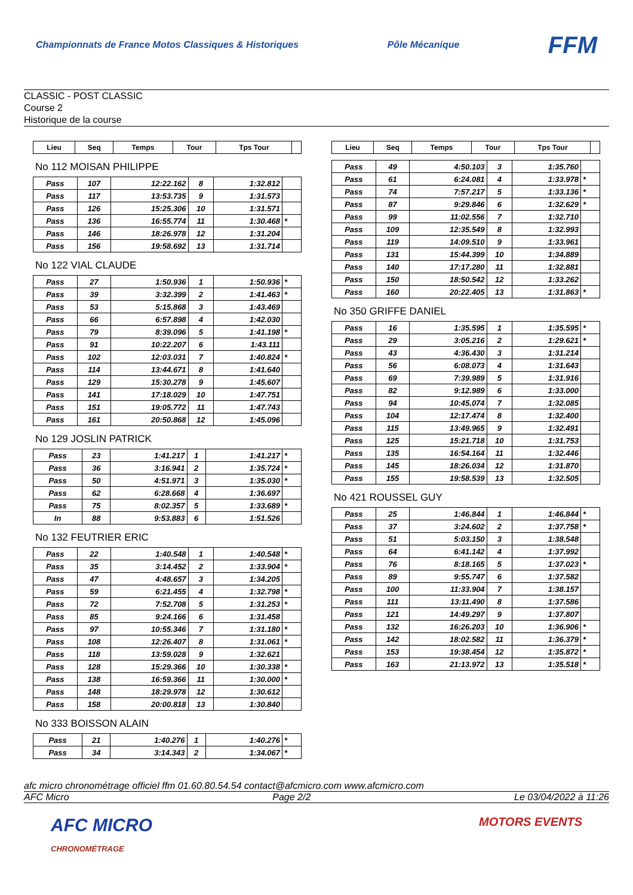Championnats de France Motos Classiques & Historiques Pôle Mécanique FFM
CLASSIC - POST CLASSIC
Course 2
Historique de la course
| Lieu | Seq | Temps | Tour | Tps Tour | |
| --- | --- | --- | --- | --- | --- |
No 112 MOISAN PHILIPPE
| Pass | 107 | 12:22.162 | 8 | 1:32.812 | |
| Pass | 117 | 13:53.735 | 9 | 1:31.573 | |
| Pass | 126 | 15:25.306 | 10 | 1:31.571 | |
| Pass | 136 | 16:55.774 | 11 | 1:30.468 | * |
| Pass | 146 | 18:26.978 | 12 | 1:31.204 | |
| Pass | 156 | 19:58.692 | 13 | 1:31.714 | |
No 122 VIAL CLAUDE
| Pass | 27 | 1:50.936 | 1 | 1:50.936 | * |
| Pass | 39 | 3:32.399 | 2 | 1:41.463 | * |
| Pass | 53 | 5:15.868 | 3 | 1:43.469 | |
| Pass | 66 | 6:57.898 | 4 | 1:42.030 | |
| Pass | 79 | 8:39.096 | 5 | 1:41.198 | * |
| Pass | 91 | 10:22.207 | 6 | 1:43.111 | |
| Pass | 102 | 12:03.031 | 7 | 1:40.824 | * |
| Pass | 114 | 13:44.671 | 8 | 1:41.640 | |
| Pass | 129 | 15:30.278 | 9 | 1:45.607 | |
| Pass | 141 | 17:18.029 | 10 | 1:47.751 | |
| Pass | 151 | 19:05.772 | 11 | 1:47.743 | |
| Pass | 161 | 20:50.868 | 12 | 1:45.096 | |
No 129 JOSLIN PATRICK
| Pass | 23 | 1:41.217 | 1 | 1:41.217 | * |
| Pass | 36 | 3:16.941 | 2 | 1:35.724 | * |
| Pass | 50 | 4:51.971 | 3 | 1:35.030 | * |
| Pass | 62 | 6:28.668 | 4 | 1:36.697 | |
| Pass | 75 | 8:02.357 | 5 | 1:33.689 | * |
| In | 88 | 9:53.883 | 6 | 1:51.526 | |
No 132 FEUTRIER ERIC
| Pass | 22 | 1:40.548 | 1 | 1:40.548 | * |
| Pass | 35 | 3:14.452 | 2 | 1:33.904 | * |
| Pass | 47 | 4:48.657 | 3 | 1:34.205 | |
| Pass | 59 | 6:21.455 | 4 | 1:32.798 | * |
| Pass | 72 | 7:52.708 | 5 | 1:31.253 | * |
| Pass | 85 | 9:24.166 | 6 | 1:31.458 | |
| Pass | 97 | 10:55.346 | 7 | 1:31.180 | * |
| Pass | 108 | 12:26.407 | 8 | 1:31.061 | * |
| Pass | 118 | 13:59.028 | 9 | 1:32.621 | |
| Pass | 128 | 15:29.366 | 10 | 1:30.338 | * |
| Pass | 138 | 16:59.366 | 11 | 1:30.000 | * |
| Pass | 148 | 18:29.978 | 12 | 1:30.612 | |
| Pass | 158 | 20:00.818 | 13 | 1:30.840 | |
No 333 BOISSON ALAIN
| Pass | 21 | 1:40.276 | 1 | 1:40.276 | * |
| Pass | 34 | 3:14.343 | 2 | 1:34.067 | * |
| Lieu | Seq | Temps | Tour | Tps Tour | |
| --- | --- | --- | --- | --- | --- |
| Pass | 49 | 4:50.103 | 3 | 1:35.760 | |
| Pass | 61 | 6:24.081 | 4 | 1:33.978 | * |
| Pass | 74 | 7:57.217 | 5 | 1:33.136 | * |
| Pass | 87 | 9:29.846 | 6 | 1:32.629 | * |
| Pass | 99 | 11:02.556 | 7 | 1:32.710 | |
| Pass | 109 | 12:35.549 | 8 | 1:32.993 | |
| Pass | 119 | 14:09.510 | 9 | 1:33.961 | |
| Pass | 131 | 15:44.399 | 10 | 1:34.889 | |
| Pass | 140 | 17:17.280 | 11 | 1:32.881 | |
| Pass | 150 | 18:50.542 | 12 | 1:33.262 | |
| Pass | 160 | 20:22.405 | 13 | 1:31.863 | * |
No 350 GRIFFE DANIEL
| Pass | 16 | 1:35.595 | 1 | 1:35.595 | * |
| Pass | 29 | 3:05.216 | 2 | 1:29.621 | * |
| Pass | 43 | 4:36.430 | 3 | 1:31.214 | |
| Pass | 56 | 6:08.073 | 4 | 1:31.643 | |
| Pass | 69 | 7:39.989 | 5 | 1:31.916 | |
| Pass | 82 | 9:12.989 | 6 | 1:33.000 | |
| Pass | 94 | 10:45.074 | 7 | 1:32.085 | |
| Pass | 104 | 12:17.474 | 8 | 1:32.400 | |
| Pass | 115 | 13:49.965 | 9 | 1:32.491 | |
| Pass | 125 | 15:21.718 | 10 | 1:31.753 | |
| Pass | 135 | 16:54.164 | 11 | 1:32.446 | |
| Pass | 145 | 18:26.034 | 12 | 1:31.870 | |
| Pass | 155 | 19:58.539 | 13 | 1:32.505 | |
No 421 ROUSSEL GUY
| Pass | 25 | 1:46.844 | 1 | 1:46.844 | * |
| Pass | 37 | 3:24.602 | 2 | 1:37.758 | * |
| Pass | 51 | 5:03.150 | 3 | 1:38.548 | |
| Pass | 64 | 6:41.142 | 4 | 1:37.992 | |
| Pass | 76 | 8:18.165 | 5 | 1:37.023 | * |
| Pass | 89 | 9:55.747 | 6 | 1:37.582 | |
| Pass | 100 | 11:33.904 | 7 | 1:38.157 | |
| Pass | 111 | 13:11.490 | 8 | 1:37.586 | |
| Pass | 121 | 14:49.297 | 9 | 1:37.807 | |
| Pass | 132 | 16:26.203 | 10 | 1:36.906 | * |
| Pass | 142 | 18:02.582 | 11 | 1:36.379 | * |
| Pass | 153 | 19:38.454 | 12 | 1:35.872 | * |
| Pass | 163 | 21:13.972 | 13 | 1:35.518 | * |
afc micro chronométrage officiel ffm 01.60.80.54.54 contact@afcmicro.com www.afcmicro.com
AFC Micro Page 2/2 Le 03/04/2022 à 11:26
AFC MICRO
CHRONOMÉTRAGE MOTORS EVENTS